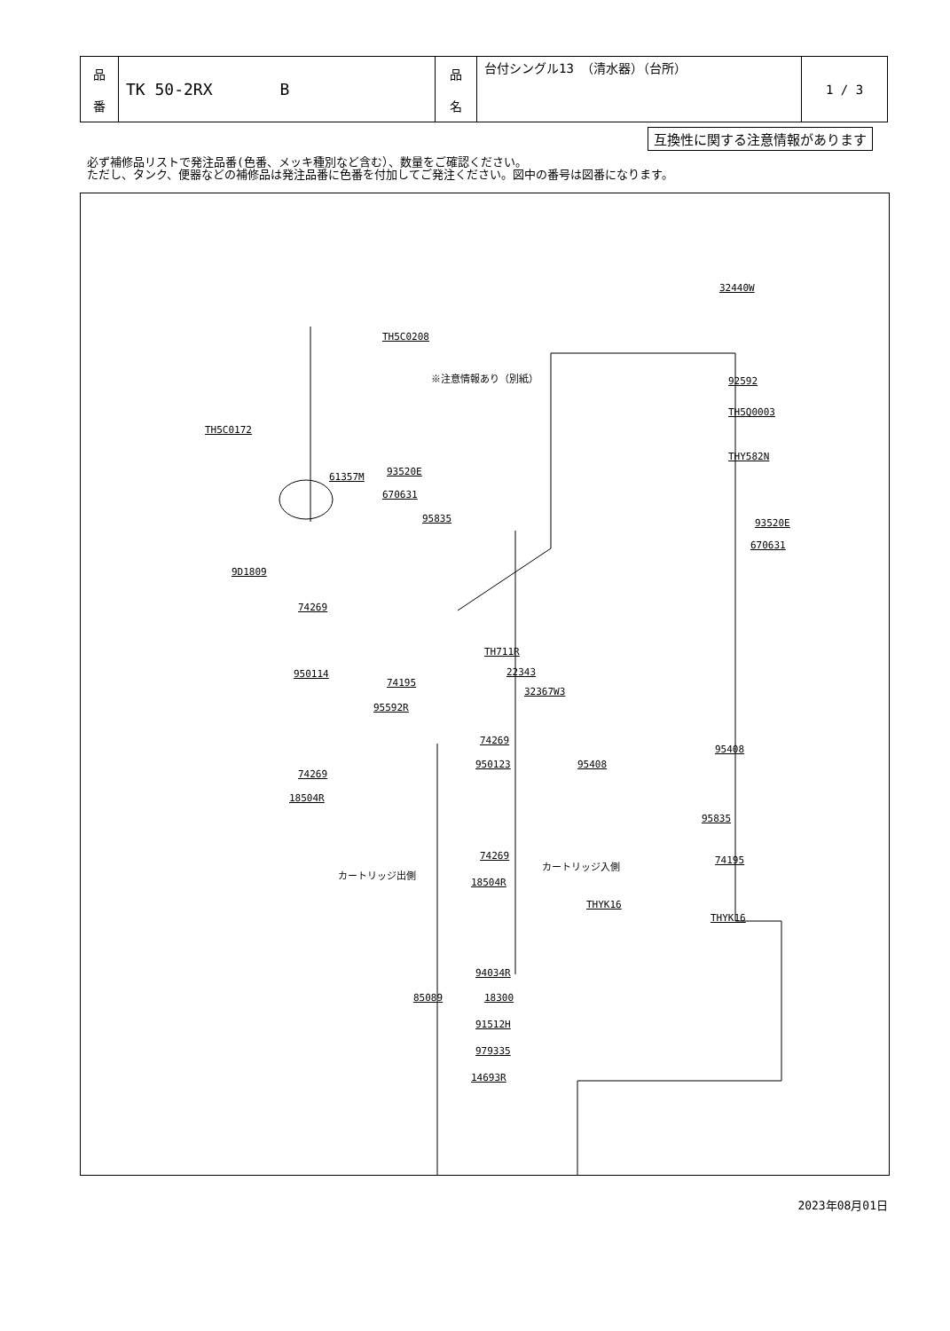| 品 番 | TK 50-2RX B | 品 名 | 台付シングル13 （清水器）（台所） | 1 / 3 |
互換性に関する注意情報があります
必ず補修品リストで発注品番(色番、メッキ種別など含む）、数量をご確認ください。
ただし、タンク、便器などの補修品は発注品番に色番を付加してご発注ください。図中の番号は図番になります。
TH5C0208
32440W
※注意情報あり（別紙） 92592
TH5Q0003
TH5C0172
THY582N
61357M 93520E
670631
95835 93520E
670631
9D1809
74269
TH711R
22343
32367W3
950114
74195
95592R
74269
950123 95408
95408
74269
18504R
95835
74269 74195
18504R
THYK16
THYK16
カートリッジ出側
カートリッジ入側
94034R
85089 18300
91512H
979335
14693R
2023年08月01日